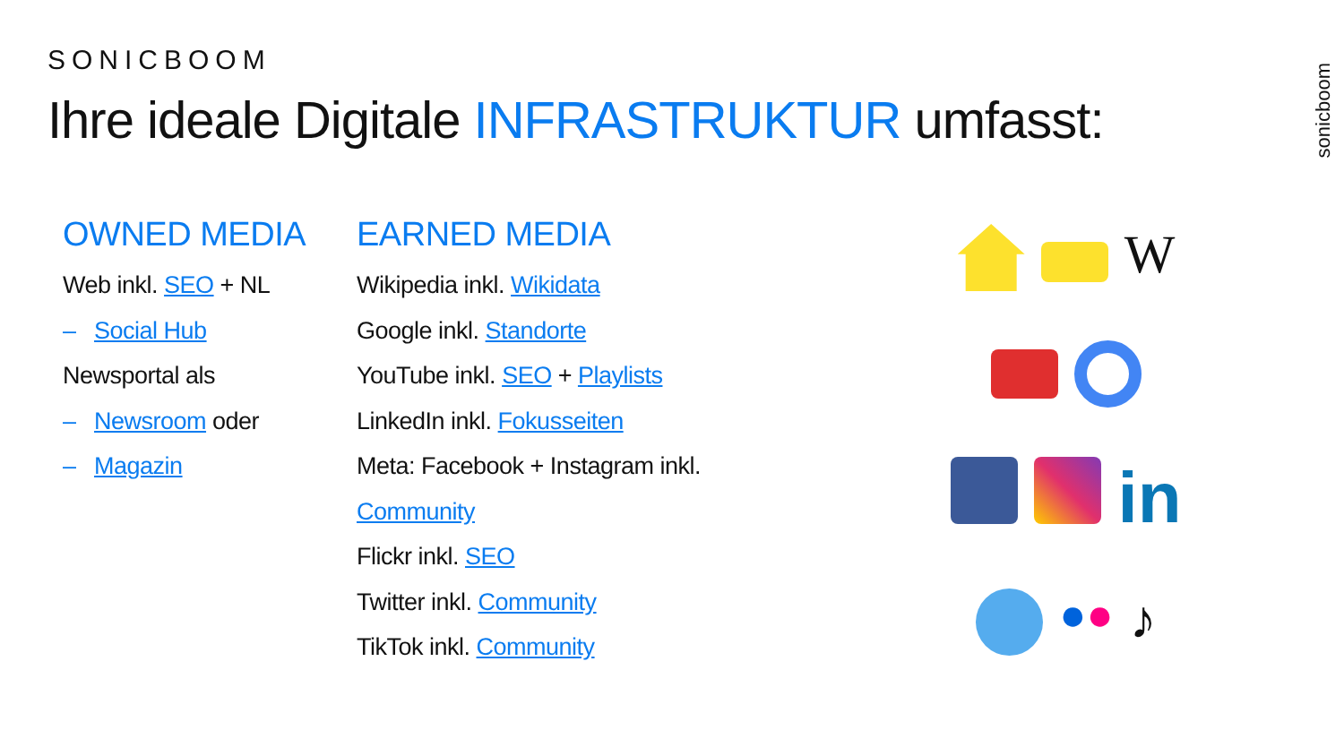SONICBOOM
Ihre ideale Digitale INFRASTRUKTUR umfasst:
sonicboom
OWNED MEDIA
Web inkl. SEO + NL
– Social Hub
Newsportal als
– Newsroom oder
– Magazin
EARNED MEDIA
Wikipedia inkl. Wikidata
Google inkl. Standorte
YouTube inkl. SEO + Playlists
LinkedIn inkl. Fokusseiten
Meta: Facebook + Instagram inkl.
Community
Flickr inkl. SEO
Twitter inkl. Community
TikTok inkl. Community
W
in
●●
♪